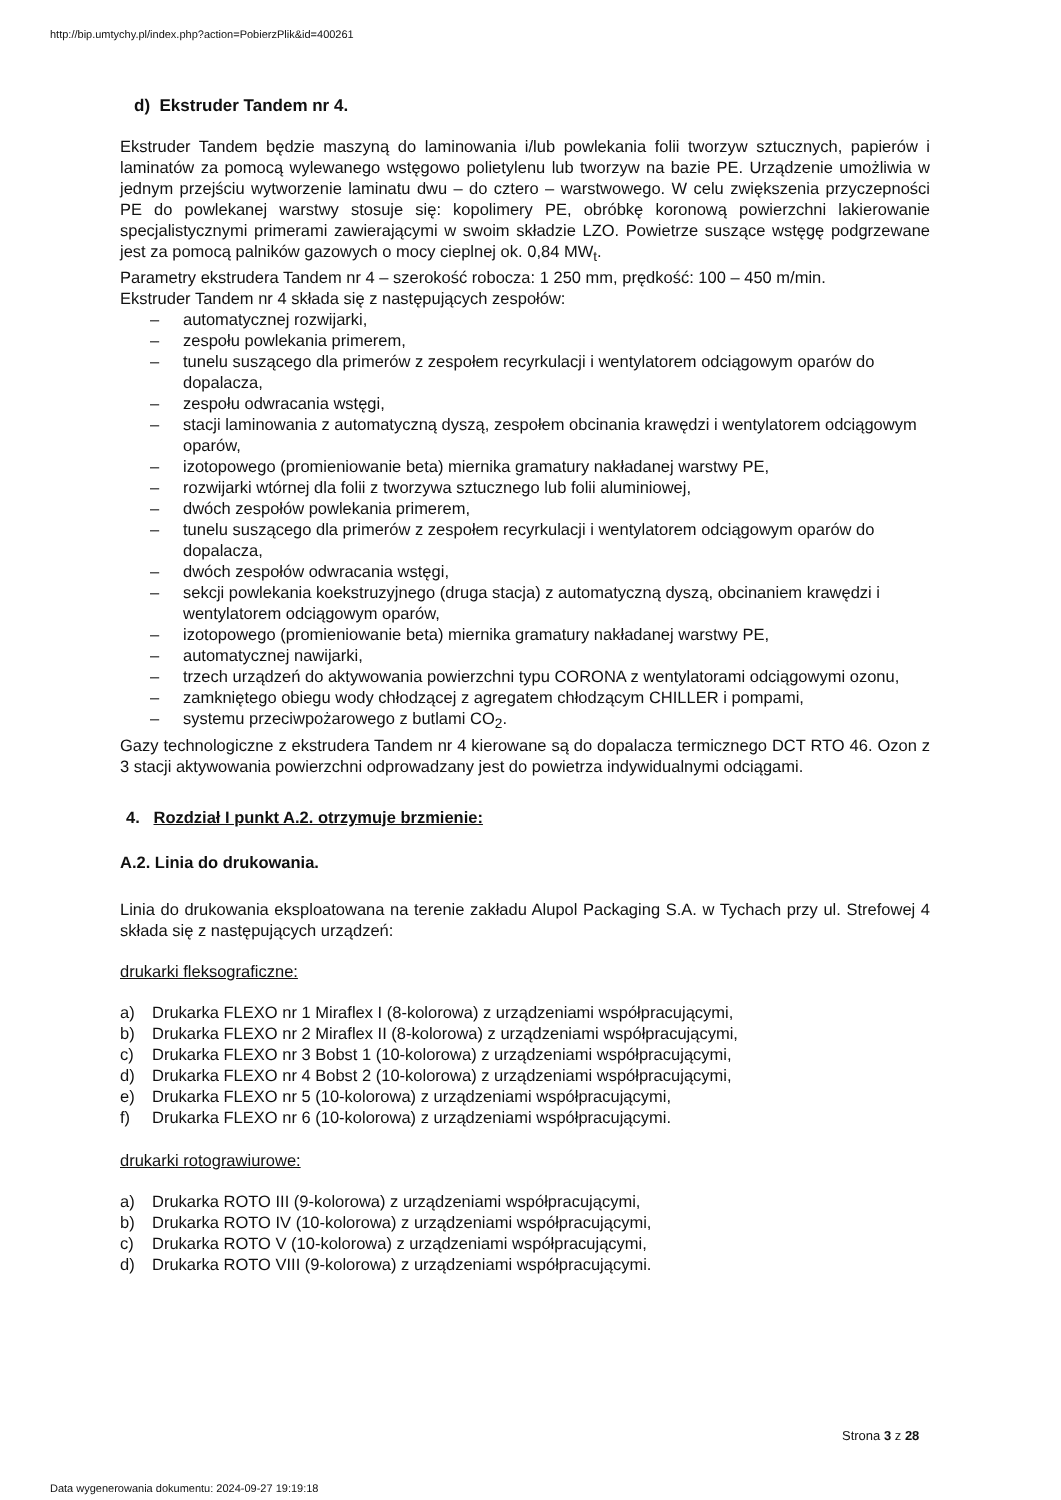http://bip.umtychy.pl/index.php?action=PobierzPlik&id=400261
d) Ekstruder Tandem nr 4.
Ekstruder Tandem będzie maszyną do laminowania i/lub powlekania folii tworzyw sztucznych, papierów i laminatów za pomocą wylewanego wstęgowo polietylenu lub tworzyw na bazie PE. Urządzenie umożliwia w jednym przejściu wytworzenie laminatu dwu – do cztero – warstwowego. W celu zwiększenia przyczepności PE do powlekanej warstwy stosuje się: kopolimery PE, obróbkę koronową powierzchni lakierowanie specjalistycznymi primerami zawierającymi w swoim składzie LZO. Powietrze suszące wstęgę podgrzewane jest za pomocą palników gazowych o mocy cieplnej ok. 0,84 MW<sub>t</sub>.
Parametry ekstrudera Tandem nr 4 – szerokość robocza: 1 250 mm, prędkość: 100 – 450 m/min.
Ekstruder Tandem nr 4 składa się z następujących zespołów:
– automatycznej rozwijarki,
– zespołu powlekania primerem,
– tunelu suszącego dla primerów z zespołem recyrkulacji i wentylatorem odciągowym oparów do dopalacza,
– zespołu odwracania wstęgi,
– stacji laminowania z automatyczną dyszą, zespołem obcinania krawędzi i wentylatorem odciągowym oparów,
– izotopowego (promieniowanie beta) miernika gramatury nakładanej warstwy PE,
– rozwijarki wtórnej dla folii z tworzywa sztucznego lub folii aluminiowej,
– dwóch zespołów powlekania primerem,
– tunelu suszącego dla primerów z zespołem recyrkulacji i wentylatorem odciągowym oparów do dopalacza,
– dwóch zespołów odwracania wstęgi,
– sekcji powlekania koekstruzyjnego (druga stacja) z automatyczną dyszą, obcinaniem krawędzi i wentylatorem odciągowym oparów,
– izotopowego (promieniowanie beta) miernika gramatury nakładanej warstwy PE,
– automatycznej nawijarki,
– trzech urządzeń do aktywowania powierzchni typu CORONA z wentylatorami odciągowymi ozonu,
– zamkniętego obiegu wody chłodzącej z agregatem chłodzącym CHILLER i pompami,
– systemu przeciwpożarowego z butlami CO<sub>2</sub>.
Gazy technologiczne z ekstrudera Tandem nr 4 kierowane są do dopalacza termicznego DCT RTO 46. Ozon z 3 stacji aktywowania powierzchni odprowadzany jest do powietrza indywidualnymi odciągami.
4. Rozdział I punkt A.2. otrzymuje brzmienie:
A.2. Linia do drukowania.
Linia do drukowania eksploatowana na terenie zakładu Alupol Packaging S.A. w Tychach przy ul. Strefowej 4 składa się z następujących urządzeń:
drukarki fleksograficzne:
a) Drukarka FLEXO nr 1 Miraflex I (8-kolorowa) z urządzeniami współpracującymi,
b) Drukarka FLEXO nr 2 Miraflex II (8-kolorowa) z urządzeniami współpracującymi,
c) Drukarka FLEXO nr 3 Bobst 1 (10-kolorowa) z urządzeniami współpracującymi,
d) Drukarka FLEXO nr 4 Bobst 2 (10-kolorowa) z urządzeniami współpracującymi,
e) Drukarka FLEXO nr 5 (10-kolorowa) z urządzeniami współpracującymi,
f) Drukarka FLEXO nr 6 (10-kolorowa) z urządzeniami współpracującymi.
drukarki rotograwiurowe:
a) Drukarka ROTO III (9-kolorowa) z urządzeniami współpracującymi,
b) Drukarka ROTO IV (10-kolorowa) z urządzeniami współpracującymi,
c) Drukarka ROTO V (10-kolorowa) z urządzeniami współpracującymi,
d) Drukarka ROTO VIII (9-kolorowa) z urządzeniami współpracującymi.
Strona 3 z 28
Data wygenerowania dokumentu: 2024-09-27 19:19:18